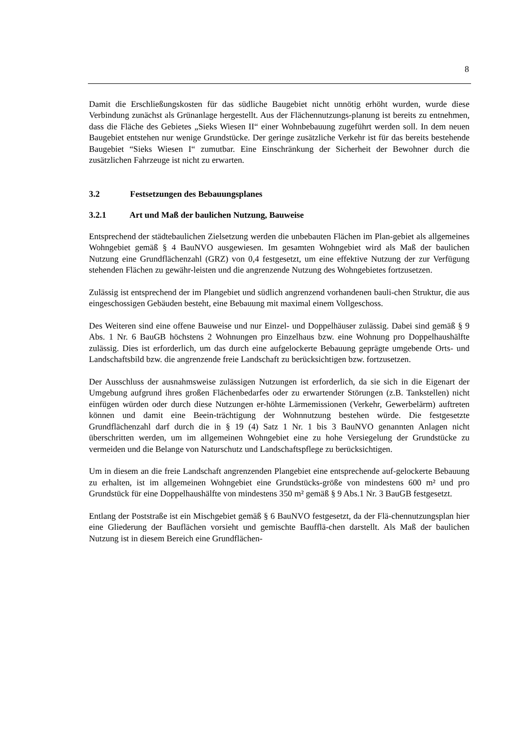8
Damit die Erschließungskosten für das südliche Baugebiet nicht unnötig erhöht wurden, wurde diese Verbindung zunächst als Grünanlage hergestellt. Aus der Flächennutzungs-planung ist bereits zu entnehmen, dass die Fläche des Gebietes „Sieks Wiesen II“ einer Wohnbebauung zugeführt werden soll. In dem neuen Baugebiet entstehen nur wenige Grundstücke. Der geringe zusätzliche Verkehr ist für das bereits bestehende Baugebiet “Sieks Wiesen I“ zumutbar. Eine Einschränkung der Sicherheit der Bewohner durch die zusätzlichen Fahrzeuge ist nicht zu erwarten.
3.2 Festsetzungen des Bebauungsplanes
3.2.1 Art und Maß der baulichen Nutzung, Bauweise
Entsprechend der städtebaulichen Zielsetzung werden die unbebauten Flächen im Plan-gebiet als allgemeines Wohngebiet gemäß § 4 BauNVO ausgewiesen. Im gesamten Wohngebiet wird als Maß der baulichen Nutzung eine Grundflächenzahl (GRZ) von 0,4 festgesetzt, um eine effektive Nutzung der zur Verfügung stehenden Flächen zu gewähr-leisten und die angrenzende Nutzung des Wohngebietes fortzusetzen.
Zulässig ist entsprechend der im Plangebiet und südlich angrenzend vorhandenen bauli-chen Struktur, die aus eingeschossigen Gebäuden besteht, eine Bebauung mit maximal einem Vollgeschoss.
Des Weiteren sind eine offene Bauweise und nur Einzel- und Doppelhäuser zulässig. Dabei sind gemäß § 9 Abs. 1 Nr. 6 BauGB höchstens 2 Wohnungen pro Einzelhaus bzw. eine Wohnung pro Doppelhaushälfte zulässig. Dies ist erforderlich, um das durch eine aufgelockerte Bebauung geprägte umgebende Orts- und Landschaftsbild bzw. die angrenzende freie Landschaft zu berücksichtigen bzw. fortzusetzen.
Der Ausschluss der ausnahmsweise zulässigen Nutzungen ist erforderlich, da sie sich in die Eigenart der Umgebung aufgrund ihres großen Flächenbedarfes oder zu erwartender Störungen (z.B. Tankstellen) nicht einfügen würden oder durch diese Nutzungen er-höhte Lärmemissionen (Verkehr, Gewerbelärm) auftreten können und damit eine Beein-trächtigung der Wohnnutzung bestehen würde. Die festgesetzte Grundflächenzahl darf durch die in § 19 (4) Satz 1 Nr. 1 bis 3 BauNVO genannten Anlagen nicht überschritten werden, um im allgemeinen Wohngebiet eine zu hohe Versiegelung der Grundstücke zu vermeiden und die Belange von Naturschutz und Landschaftspflege zu berücksichtigen.
Um in diesem an die freie Landschaft angrenzenden Plangebiet eine entsprechende auf-gelockerte Bebauung zu erhalten, ist im allgemeinen Wohngebiet eine Grundstücks-größe von mindestens 600 m² und pro Grundstück für eine Doppelhaushälfte von mindestens 350 m² gemäß § 9 Abs.1 Nr. 3 BauGB festgesetzt.
Entlang der Poststraße ist ein Mischgebiet gemäß § 6 BauNVO festgesetzt, da der Flä-chennutzungsplan hier eine Gliederung der Bauflächen vorsieht und gemischte Baufflä-chen darstellt. Als Maß der baulichen Nutzung ist in diesem Bereich eine Grundflächen-